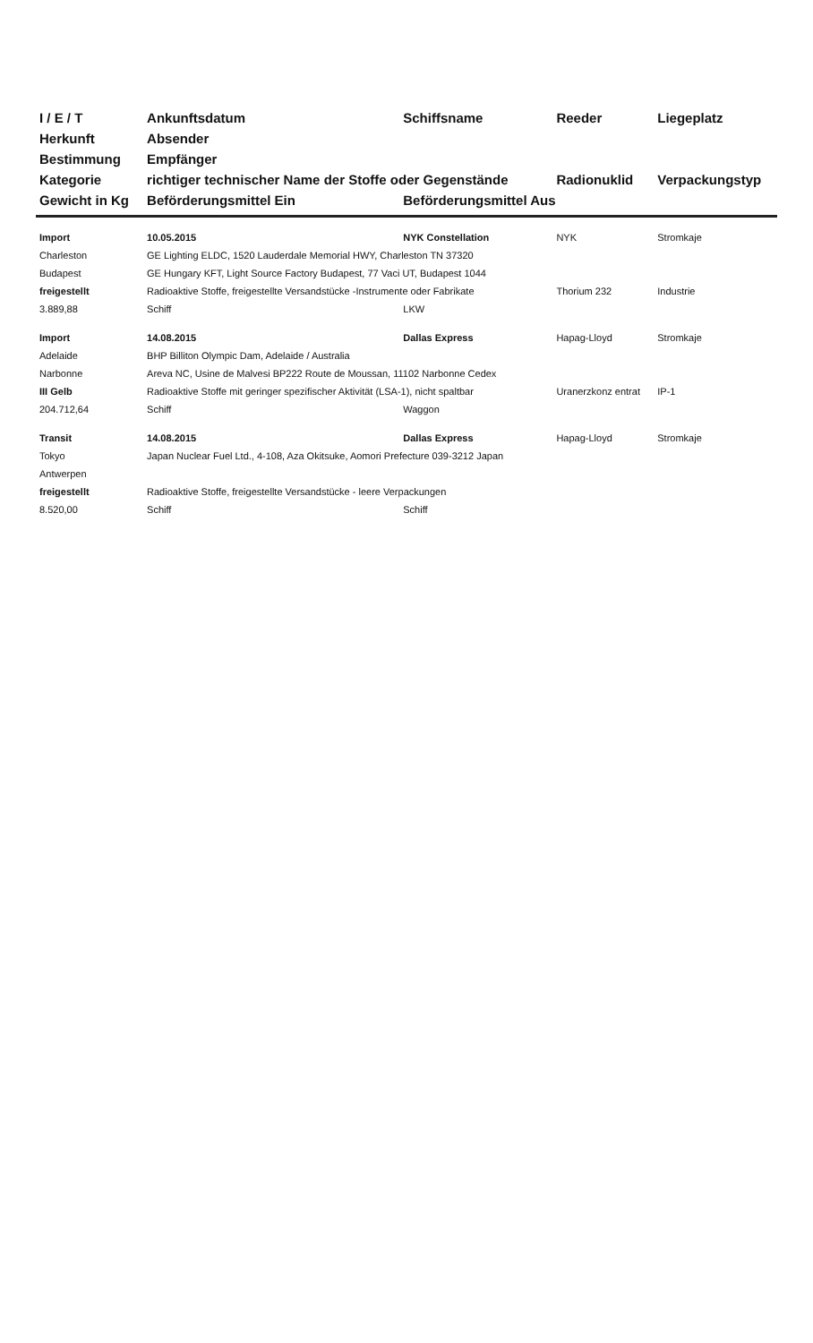| I / E / T | Ankunftsdatum | Schiffsname | Reeder | Liegeplatz |
| --- | --- | --- | --- | --- |
| Herkunft | Absender | | | |
| Bestimmung | Empfänger | | | |
| Kategorie | richtiger technischer Name der Stoffe oder Gegenstände | | Radionuklid | Verpackungstyp |
| Gewicht in Kg | Beförderungsmittel Ein | Beförderungsmittel Aus | | |
| Import | 10.05.2015 | NYK Constellation | NYK | Stromkaje |
| Charleston | GE Lighting ELDC, 1520 Lauderdale Memorial HWY, Charleston TN 37320 | | | |
| Budapest | GE Hungary KFT, Light Source Factory Budapest, 77 Vaci UT, Budapest 1044 | | | |
| freigestellt | Radioaktive Stoffe, freigestellte Versandstücke -Instrumente oder Fabrikate | | Thorium 232 | Industrie |
| 3.889,88 | Schiff | LKW | | |
| Import | 14.08.2015 | Dallas Express | Hapag-Lloyd | Stromkaje |
| Adelaide | BHP Billiton Olympic Dam, Adelaide / Australia | | | |
| Narbonne | Areva NC, Usine de Malvesi BP222 Route de Moussan, 11102 Narbonne Cedex | | | |
| III Gelb | Radioaktive Stoffe mit geringer spezifischer Aktivität (LSA-1), nicht spaltbar | | Uranerzkonz entrat | IP-1 |
| 204.712,64 | Schiff | Waggon | | |
| Transit | 14.08.2015 | Dallas Express | Hapag-Lloyd | Stromkaje |
| Tokyo | Japan Nuclear Fuel Ltd., 4-108, Aza Okitsuke, Aomori Prefecture 039-3212 Japan | | | |
| Antwerpen | | | | |
| freigestellt | Radioaktive Stoffe, freigestellte Versandstücke - leere Verpackungen | | | |
| 8.520,00 | Schiff | Schiff | | |